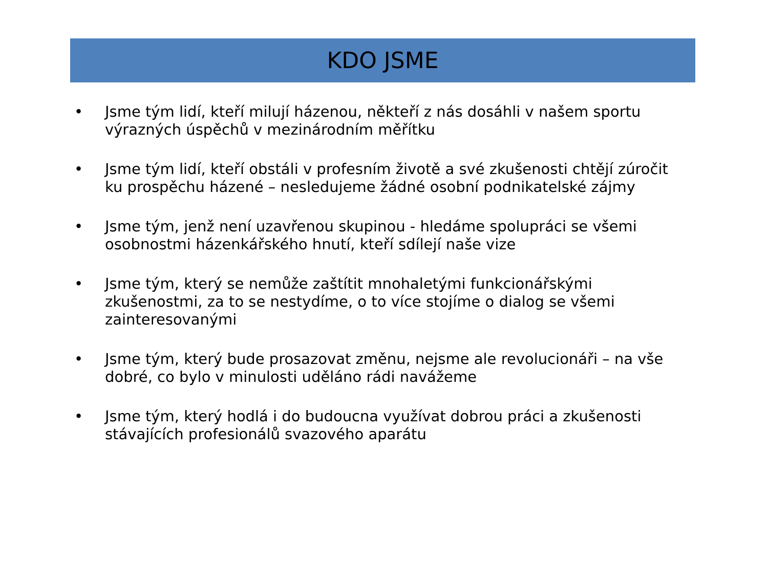KDO JSME
• Jsme tým lidí, kteří milují házenou, někteří z nás dosáhli v našem sportu výrazných úspěchů v mezinárodním měřítku
• Jsme tým lidí, kteří obstáli v profesním životě a své zkušenosti chtějí zúročit ku prospěchu házené – nesledujeme žádné osobní podnikatelské zájmy
• Jsme tým, jenž není uzavřenou skupinou - hledáme spolupráci se všemi osobnostmi házenkářského hnutí, kteří sdílejí naše vize
• Jsme tým, který se nemůže zaštítit mnohaletými funkcionářskými zkušenostmi, za to se nestydíme, o to více stojíme o dialog se všemi zainteresovanými
• Jsme tým, který bude prosazovat změnu, nejsme ale revolucionáři – na vše dobré, co bylo v minulosti uděláno rádi navážeme
• Jsme tým, který hodlá i do budoucna využívat dobrou práci a zkušenosti stávajících profesionálů svazového aparátu